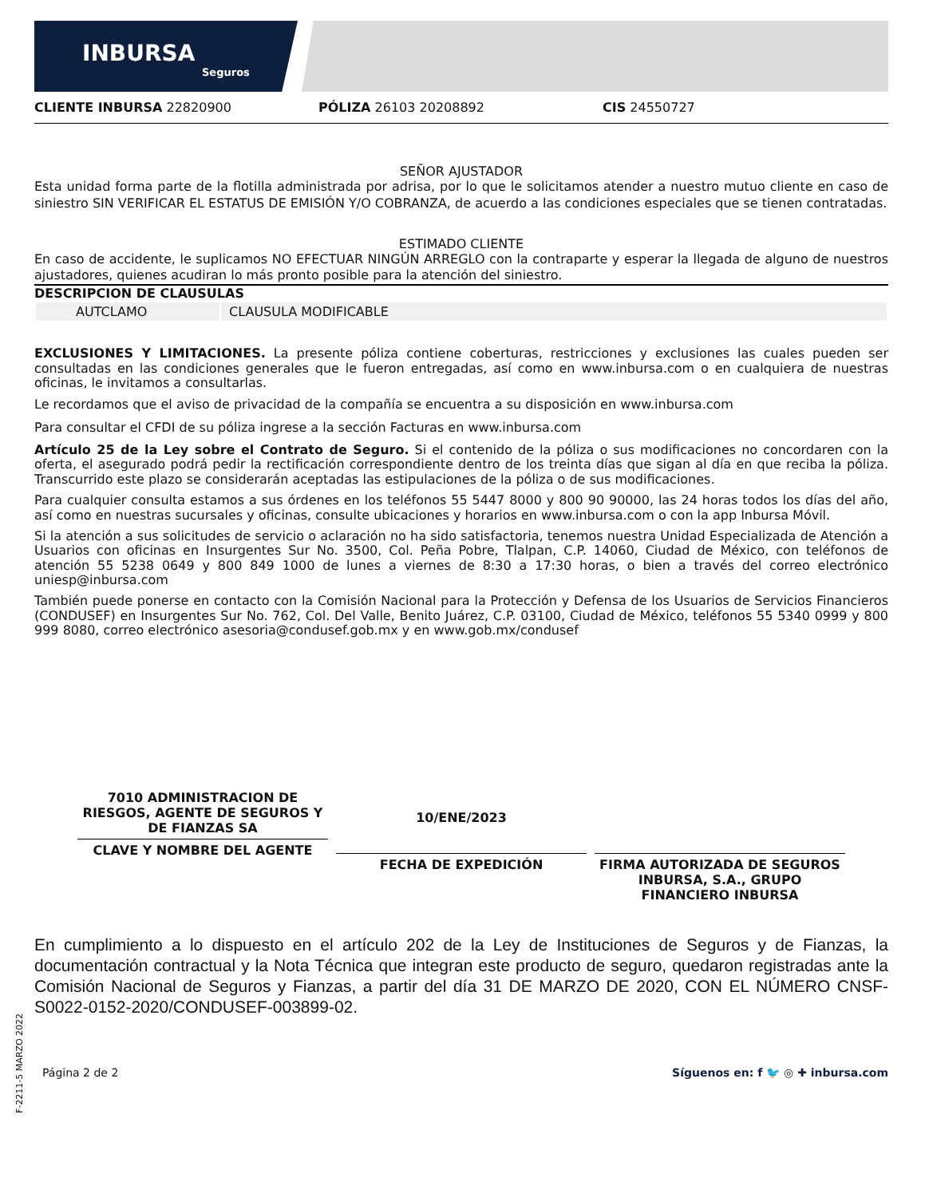F-2211-5 MARZO 2022
INBURSA
Seguros
CLIENTE INBURSA 22820900 PÓLIZA 26103 20208892 CIS 24550727
SEÑOR AJUSTADOR
Esta unidad forma parte de la flotilla administrada por adrisa, por lo que le solicitamos atender a nuestro mutuo cliente en caso de siniestro SIN VERIFICAR EL ESTATUS DE EMISIÓN Y/O COBRANZA, de acuerdo a las condiciones especiales que se tienen contratadas.
ESTIMADO CLIENTE
En caso de accidente, le suplicamos NO EFECTUAR NINGÚN ARREGLO con la contraparte y esperar la llegada de alguno de nuestros ajustadores, quienes acudiran lo más pronto posible para la atención del siniestro.
DESCRIPCION DE CLAUSULAS
| AUTCLAMO | CLAUSULA MODIFICABLE |
EXCLUSIONES Y LIMITACIONES. La presente póliza contiene coberturas, restricciones y exclusiones las cuales pueden ser consultadas en las condiciones generales que le fueron entregadas, así como en www.inbursa.com o en cualquiera de nuestras oficinas, le invitamos a consultarlas.
Le recordamos que el aviso de privacidad de la compañía se encuentra a su disposición en www.inbursa.com
Para consultar el CFDI de su póliza ingrese a la sección Facturas en www.inbursa.com
Artículo 25 de la Ley sobre el Contrato de Seguro. Si el contenido de la póliza o sus modificaciones no concordaren con la oferta, el asegurado podrá pedir la rectificación correspondiente dentro de los treinta días que sigan al día en que reciba la póliza. Transcurrido este plazo se considerarán aceptadas las estipulaciones de la póliza o de sus modificaciones.
Para cualquier consulta estamos a sus órdenes en los teléfonos 55 5447 8000 y 800 90 90000, las 24 horas todos los días del año, así como en nuestras sucursales y oficinas, consulte ubicaciones y horarios en www.inbursa.com o con la app Inbursa Móvil.
Si la atención a sus solicitudes de servicio o aclaración no ha sido satisfactoria, tenemos nuestra Unidad Especializada de Atención a Usuarios con oficinas en Insurgentes Sur No. 3500, Col. Peña Pobre, Tlalpan, C.P. 14060, Ciudad de México, con teléfonos de atención 55 5238 0649 y 800 849 1000 de lunes a viernes de 8:30 a 17:30 horas, o bien a través del correo electrónico uniesp@inbursa.com
También puede ponerse en contacto con la Comisión Nacional para la Protección y Defensa de los Usuarios de Servicios Financieros (CONDUSEF) en Insurgentes Sur No. 762, Col. Del Valle, Benito Juárez, C.P. 03100, Ciudad de México, teléfonos 55 5340 0999 y 800 999 8080, correo electrónico asesoria@condusef.gob.mx y en www.gob.mx/condusef
7010 ADMINISTRACION DE RIESGOS, AGENTE DE SEGUROS Y DE FIANZAS SA
CLAVE Y NOMBRE DEL AGENTE
10/ENE/2023
FECHA DE EXPEDICIÓN
FIRMA AUTORIZADA DE SEGUROS INBURSA, S.A., GRUPO FINANCIERO INBURSA
En cumplimiento a lo dispuesto en el artículo 202 de la Ley de Instituciones de Seguros y de Fianzas, la documentación contractual y la Nota Técnica que integran este producto de seguro, quedaron registradas ante la Comisión Nacional de Seguros y Fianzas, a partir del día 31 DE MARZO DE 2020, CON EL NÚMERO CNSF-S0022-0152-2020/CONDUSEF-003899-02.
Página 2 de 2 Síguenos en: f 🐦 ◎ ✚ inbursa.com